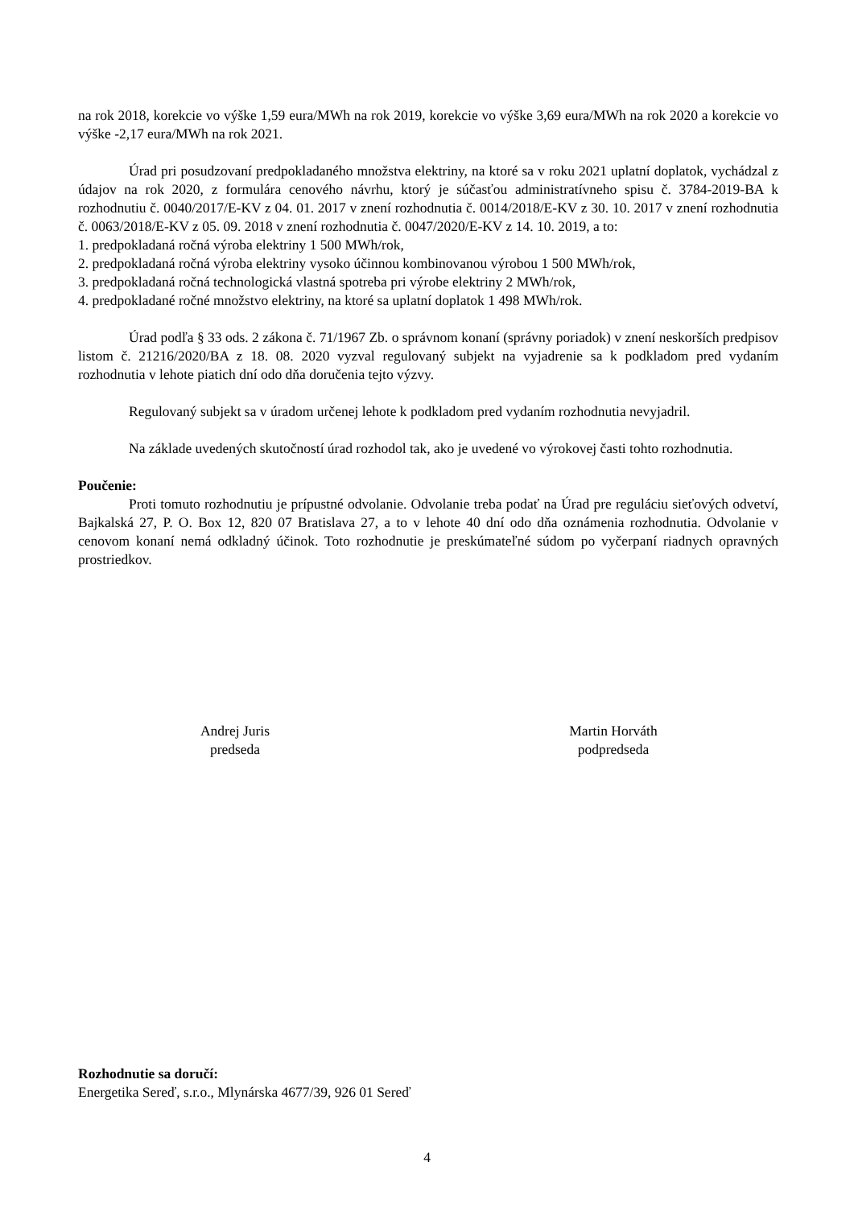na rok 2018, korekcie vo výške 1,59 eura/MWh na rok 2019, korekcie vo výške 3,69 eura/MWh na rok 2020 a korekcie vo výške -2,17 eura/MWh na rok 2021.
Úrad pri posudzovaní predpokladaného množstva elektriny, na ktoré sa v roku 2021 uplatní doplatok, vychádzal z údajov na rok 2020, z formulára cenového návrhu, ktorý je súčasťou administratívneho spisu č. 3784-2019-BA k rozhodnutiu č. 0040/2017/E-KV z 04. 01. 2017 v znení rozhodnutia č. 0014/2018/E-KV z 30. 10. 2017 v znení rozhodnutia č. 0063/2018/E-KV z 05. 09. 2018 v znení rozhodnutia č. 0047/2020/E-KV z 14. 10. 2019, a to:
1. predpokladaná ročná výroba elektriny 1 500 MWh/rok,
2. predpokladaná ročná výroba elektriny vysoko účinnou kombinovanou výrobou 1 500 MWh/rok,
3. predpokladaná ročná technologická vlastná spotreba pri výrobe elektriny 2 MWh/rok,
4. predpokladané ročné množstvo elektriny, na ktoré sa uplatní doplatok 1 498 MWh/rok.
Úrad podľa § 33 ods. 2 zákona č. 71/1967 Zb. o správnom konaní (správny poriadok) v znení neskorších predpisov listom č. 21216/2020/BA z 18. 08. 2020 vyzval regulovaný subjekt na vyjadrenie sa k podkladom pred vydaním rozhodnutia v lehote piatich dní odo dňa doručenia tejto výzvy.
Regulovaný subjekt sa v úradom určenej lehote k podkladom pred vydaním rozhodnutia nevyjadril.
Na základe uvedených skutočností úrad rozhodol tak, ako je uvedené vo výrokovej časti tohto rozhodnutia.
Poučenie:
Proti tomuto rozhodnutiu je prípustné odvolanie. Odvolanie treba podať na Úrad pre reguláciu sieťových odvetví, Bajkalská 27, P. O. Box 12, 820 07 Bratislava 27, a to v lehote 40 dní odo dňa oznámenia rozhodnutia. Odvolanie v cenovom konaní nemá odkladný účinok. Toto rozhodnutie je preskúmateľné súdom po vyčerpaní riadnych opravných prostriedkov.
Andrej Juris
predseda
Martin Horváth
podpredseda
Rozhodnutie sa doručí:
Energetika Sereď, s.r.o., Mlynárska 4677/39, 926 01 Sereď
4